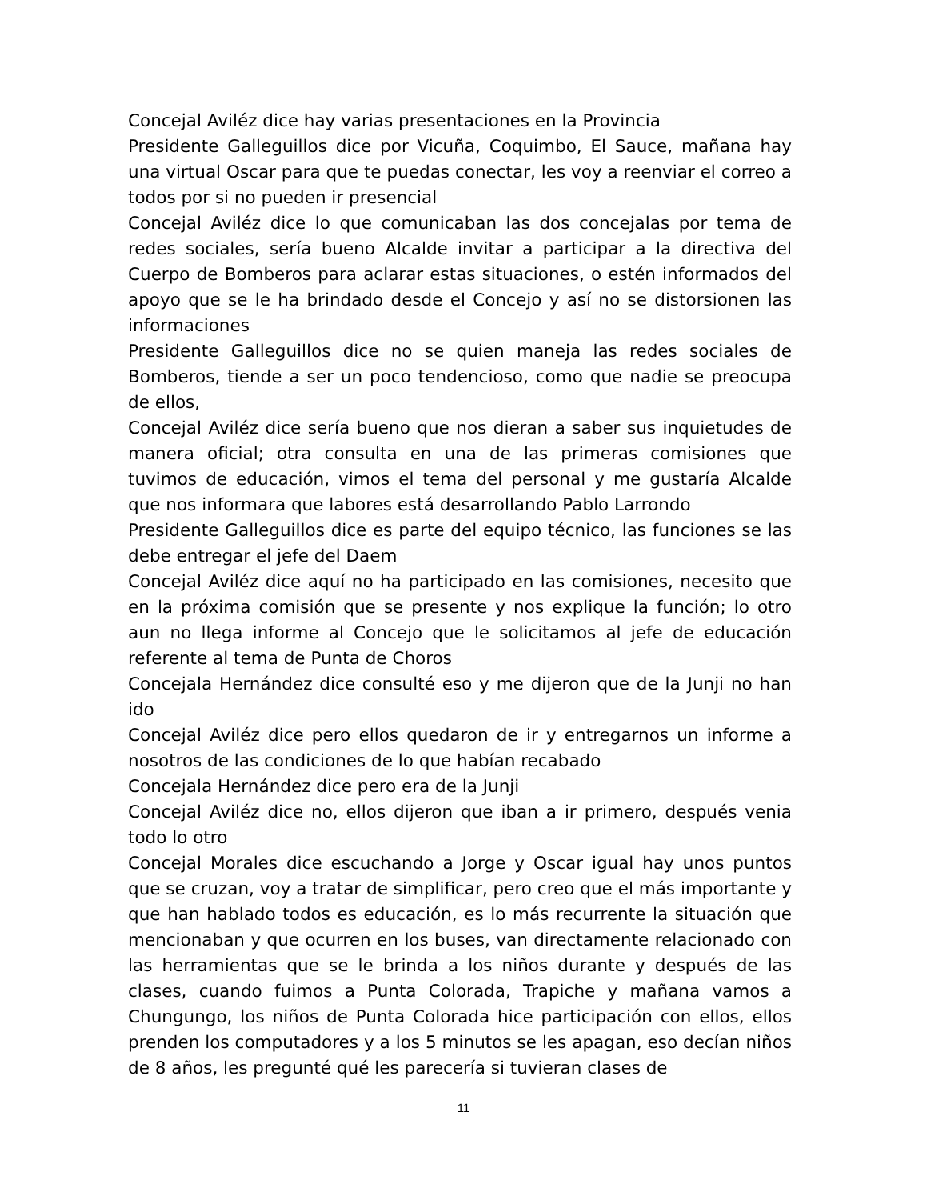Concejal Aviléz dice hay varias presentaciones en la Provincia
Presidente Galleguillos dice por Vicuña, Coquimbo, El Sauce, mañana hay una virtual Oscar para que te puedas conectar, les voy a reenviar el correo a todos por si no pueden ir presencial
Concejal Aviléz dice lo que comunicaban las dos concejalas por tema de redes sociales, sería bueno Alcalde invitar a participar a la directiva del Cuerpo de Bomberos para aclarar estas situaciones, o estén informados del apoyo que se le ha brindado desde el Concejo y así no se distorsionen las informaciones
Presidente Galleguillos dice no se quien maneja las redes sociales de Bomberos, tiende a ser un poco tendencioso, como que nadie se preocupa de ellos,
Concejal Aviléz dice sería bueno que nos dieran a saber sus inquietudes de manera oficial; otra consulta en una de las primeras comisiones que tuvimos de educación, vimos el tema del personal y me gustaría Alcalde que nos informara que labores está desarrollando Pablo Larrondo
Presidente Galleguillos dice es parte del equipo técnico, las funciones se las debe entregar el jefe del Daem
Concejal Aviléz dice aquí no ha participado en las comisiones, necesito que en la próxima comisión que se presente y nos explique la función; lo otro aun no llega informe al Concejo que le solicitamos al jefe de educación referente al tema de Punta de Choros
Concejala Hernández dice consulté eso y me dijeron que de la Junji no han ido
Concejal Aviléz dice pero ellos quedaron de ir y entregarnos un informe a nosotros de las condiciones de lo que habían recabado
Concejala Hernández dice pero era de la Junji
Concejal Aviléz dice no, ellos dijeron que iban a ir primero, después venia todo lo otro
Concejal Morales dice escuchando a Jorge y Oscar igual hay unos puntos que se cruzan, voy a tratar de simplificar, pero creo que el más importante y que han hablado todos es educación, es lo más recurrente la situación que mencionaban y que ocurren en los buses, van directamente relacionado con las herramientas que se le brinda a los niños durante y después de las clases, cuando fuimos a Punta Colorada, Trapiche y mañana vamos a Chungungo, los niños de Punta Colorada hice participación con ellos, ellos prenden los computadores y a los 5 minutos se les apagan, eso decían niños de 8 años, les pregunté qué les parecería si tuvieran clases de
11